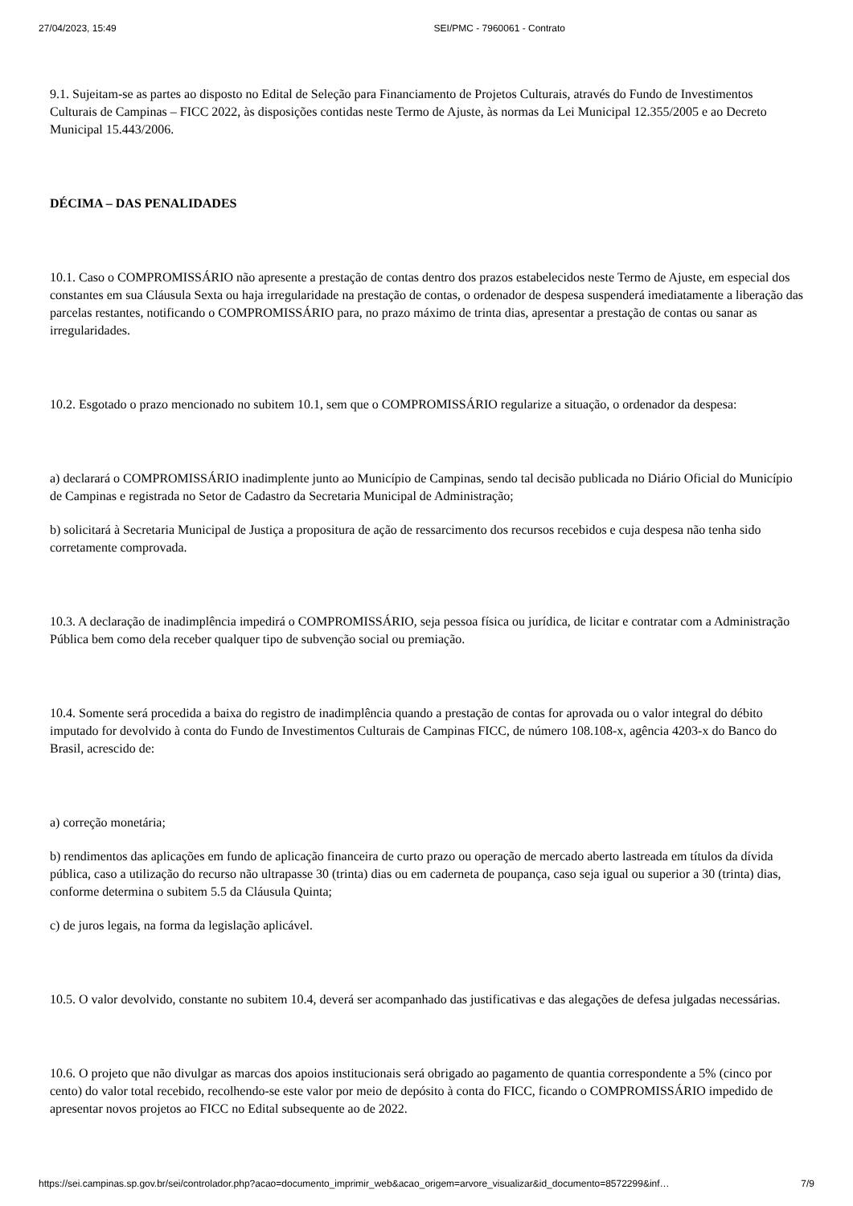27/04/2023, 15:49 SEI/PMC - 7960061 - Contrato
9.1. Sujeitam-se as partes ao disposto no Edital de Seleção para Financiamento de Projetos Culturais, através do Fundo de Investimentos Culturais de Campinas – FICC 2022, às disposições contidas neste Termo de Ajuste, às normas da Lei Municipal 12.355/2005 e ao Decreto Municipal 15.443/2006.
DÉCIMA – DAS PENALIDADES
10.1. Caso o COMPROMISSÁRIO não apresente a prestação de contas dentro dos prazos estabelecidos neste Termo de Ajuste, em especial dos constantes em sua Cláusula Sexta ou haja irregularidade na prestação de contas, o ordenador de despesa suspenderá imediatamente a liberação das parcelas restantes, notificando o COMPROMISSÁRIO para, no prazo máximo de trinta dias, apresentar a prestação de contas ou sanar as irregularidades.
10.2. Esgotado o prazo mencionado no subitem 10.1, sem que o COMPROMISSÁRIO regularize a situação, o ordenador da despesa:
a) declarará o COMPROMISSÁRIO inadimplente junto ao Município de Campinas, sendo tal decisão publicada no Diário Oficial do Município de Campinas e registrada no Setor de Cadastro da Secretaria Municipal de Administração;
b) solicitará à Secretaria Municipal de Justiça a propositura de ação de ressarcimento dos recursos recebidos e cuja despesa não tenha sido corretamente comprovada.
10.3. A declaração de inadimplência impedirá o COMPROMISSÁRIO, seja pessoa física ou jurídica, de licitar e contratar com a Administração Pública bem como dela receber qualquer tipo de subvenção social ou premiação.
10.4. Somente será procedida a baixa do registro de inadimplência quando a prestação de contas for aprovada ou o valor integral do débito imputado for devolvido à conta do Fundo de Investimentos Culturais de Campinas FICC, de número 108.108-x, agência 4203-x do Banco do Brasil, acrescido de:
a) correção monetária;
b) rendimentos das aplicações em fundo de aplicação financeira de curto prazo ou operação de mercado aberto lastreada em títulos da dívida pública, caso a utilização do recurso não ultrapasse 30 (trinta) dias ou em caderneta de poupança, caso seja igual ou superior a 30 (trinta) dias, conforme determina o subitem 5.5 da Cláusula Quinta;
c) de juros legais, na forma da legislação aplicável.
10.5. O valor devolvido, constante no subitem 10.4, deverá ser acompanhado das justificativas e das alegações de defesa julgadas necessárias.
10.6. O projeto que não divulgar as marcas dos apoios institucionais será obrigado ao pagamento de quantia correspondente a 5% (cinco por cento) do valor total recebido, recolhendo-se este valor por meio de depósito à conta do FICC, ficando o COMPROMISSÁRIO impedido de apresentar novos projetos ao FICC no Edital subsequente ao de 2022.
https://sei.campinas.sp.gov.br/sei/controlador.php?acao=documento_imprimir_web&acao_origem=arvore_visualizar&id_documento=8572299&inf… 7/9